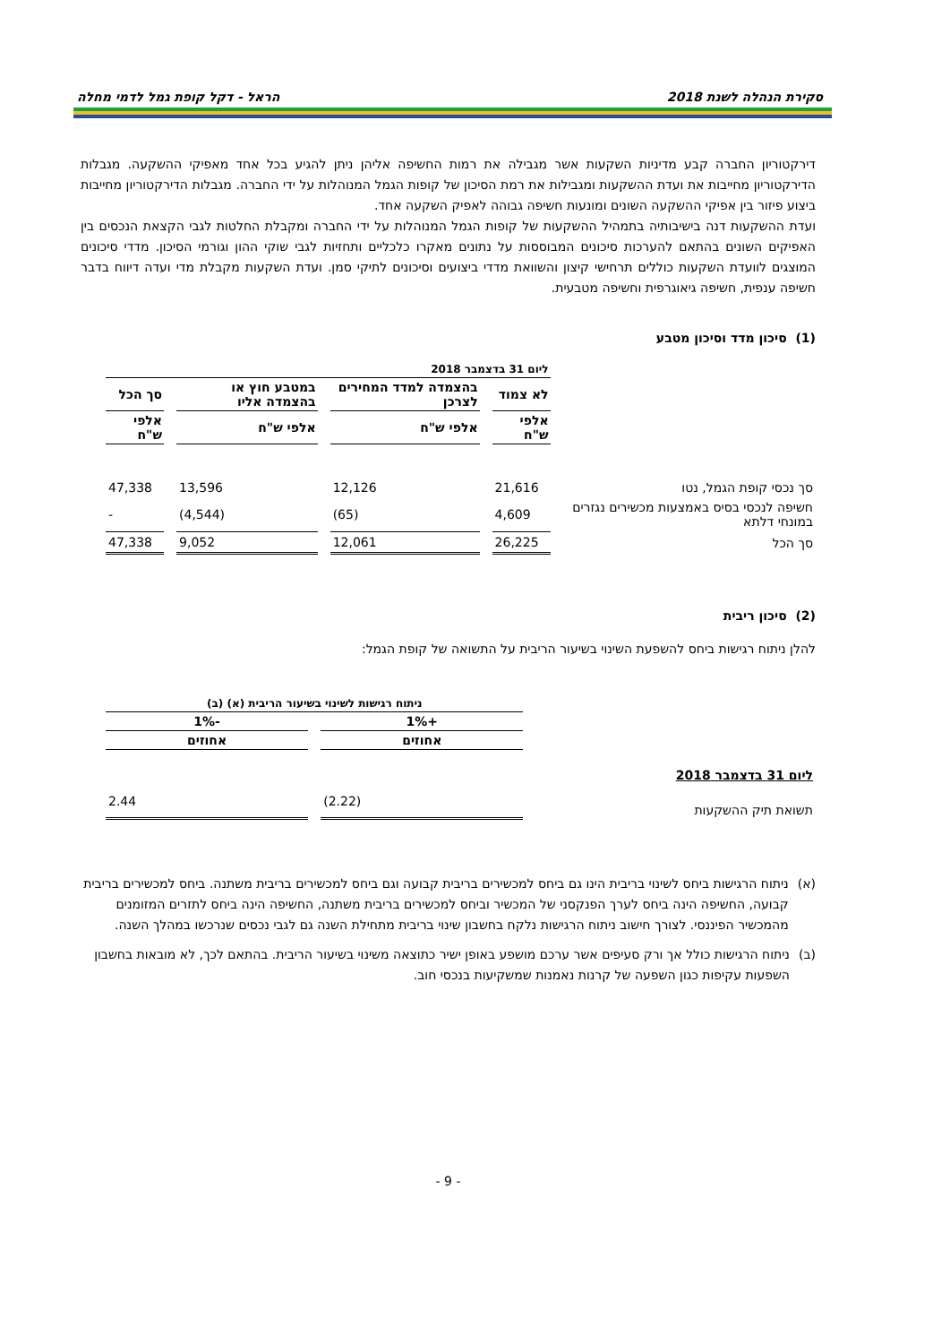סקירת הנהלה לשנת 2018 הראל - דקל קופת גמל לדמי מחלה
דירקטוריון החברה קבע מדיניות השקעות אשר מגבילה את רמות החשיפה אליהן ניתן להגיע בכל אחד מאפיקי ההשקעה. מגבלות הדירקטוריון מחייבות את ועדת ההשקעות ומגבילות את רמת הסיכון של קופות הגמל המנוהלות על ידי החברה. מגבלות הדירקטוריון מחייבות ביצוע פיזור בין אפיקי ההשקעה השונים ומונעות חשיפה גבוהה לאפיק השקעה אחד.
ועדת ההשקעות דנה בישיבותיה בתמהיל ההשקעות של קופות הגמל המנוהלות על ידי החברה ומקבלת החלטות לגבי הקצאת הנכסים בין האפיקים השונים בהתאם להערכות סיכונים המבוססות על נתונים מאקרו כלכליים ותחזיות לגבי שוקי ההון וגורמי הסיכון. מדדי סיכונים המוצגים לוועדת השקעות כוללים תרחישי קיצון והשוואת מדדי ביצועים וסיכונים לתיקי סמן. ועדת השקעות מקבלת מדי ועדה דיווח בדבר חשיפה ענפית, חשיפה גיאוגרפית וחשיפה מטבעית.
(1) סיכון מדד וסיכון מטבע
| | ליום 31 בדצמבר 2018 | | | |
| | לא צמוד | בהצמדה למדד המחירים לצרכן | במטבע חוץ או בהצמדה אליו | סך הכל |
| | אלפי ש"ח | אלפי ש"ח | אלפי ש"ח | אלפי ש"ח |
| סך נכסי קופת הגמל, נטו | 21,616 | 12,126 | 13,596 | 47,338 |
| חשיפה לנכסי בסיס באמצעות מכשירים נגזרים במונחי דלתא | 4,609 | (65) | (4,544) | - |
| סך הכל | 26,225 | 12,061 | 9,052 | 47,338 |
(2) סיכון ריבית
להלן ניתוח רגישות ביחס להשפעת השינוי בשיעור הריבית על התשואה של קופת הגמל:
| | ניתוח רגישות לשינוי בשיעור הריבית (א) (ב) | |
| | +1% | -1% |
| | אחוזים | אחוזים |
| ליום 31 בדצמבר 2018 | | |
| תשואת תיק ההשקעות | (2.22) | 2.44 |
(א) ניתוח הרגישות ביחס לשינוי בריבית הינו גם ביחס למכשירים בריבית קבועה וגם ביחס למכשירים בריבית משתנה. ביחס למכשירים בריבית קבועה, החשיפה הינה ביחס לערך הפנקסני של המכשיר וביחס למכשירים בריבית משתנה, החשיפה הינה ביחס לתזרים המזומנים מהמכשיר הפיננסי. לצורך חישוב ניתוח הרגישות נלקח בחשבון שינוי בריבית מתחילת השנה גם לגבי נכסים שנרכשו במהלך השנה.
(ב) ניתוח הרגישות כולל אך ורק סעיפים אשר ערכם מושפע באופן ישיר כתוצאה משינוי בשיעור הריבית. בהתאם לכך, לא מובאות בחשבון השפעות עקיפות כגון השפעה של קרנות נאמנות שמשקיעות בנכסי חוב.
- 9 -